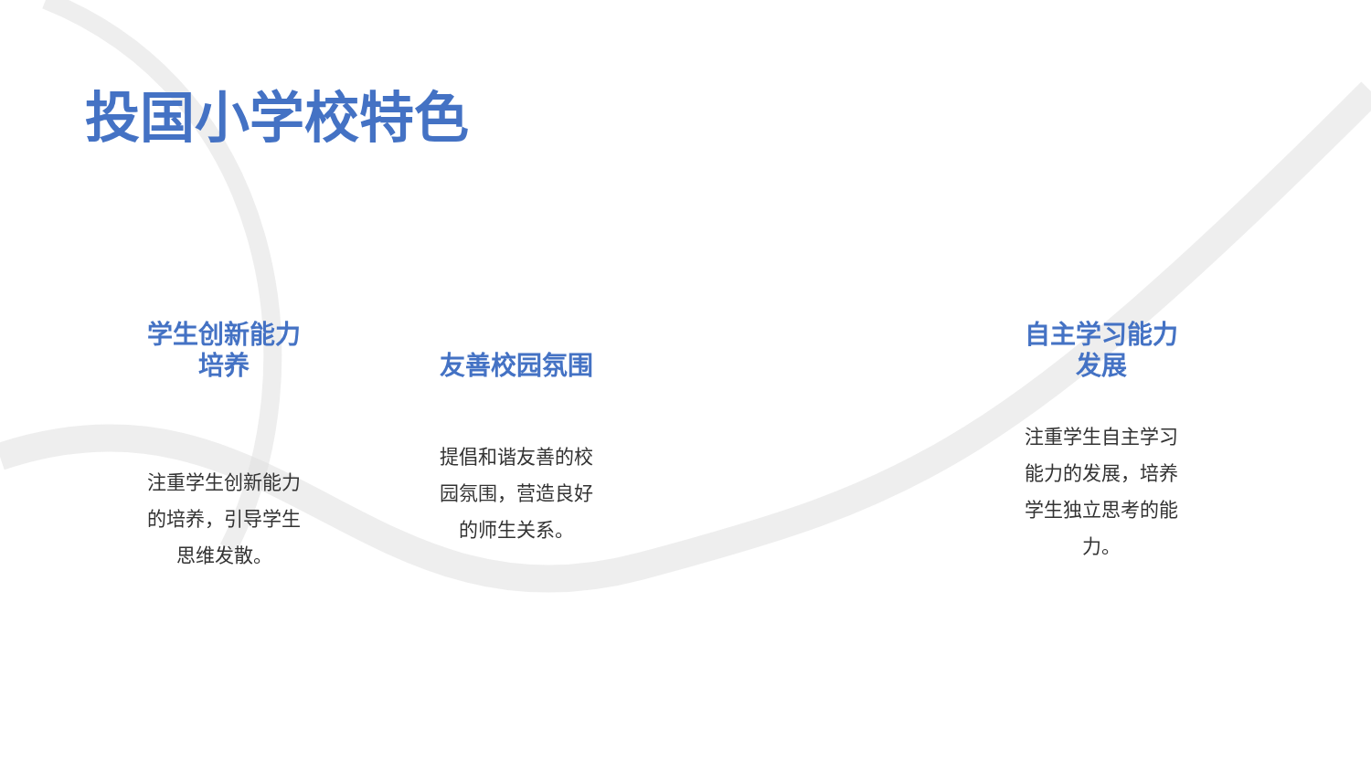投国小学校特色
学生创新能力
培养
注重学生创新能力
的培养，引导学生
思维发散。
友善校园氛围
提倡和谐友善的校
园氛围，营造良好
的师生关系。
自主学习能力
发展
注重学生自主学习
能力的发展，培养
学生独立思考的能
力。